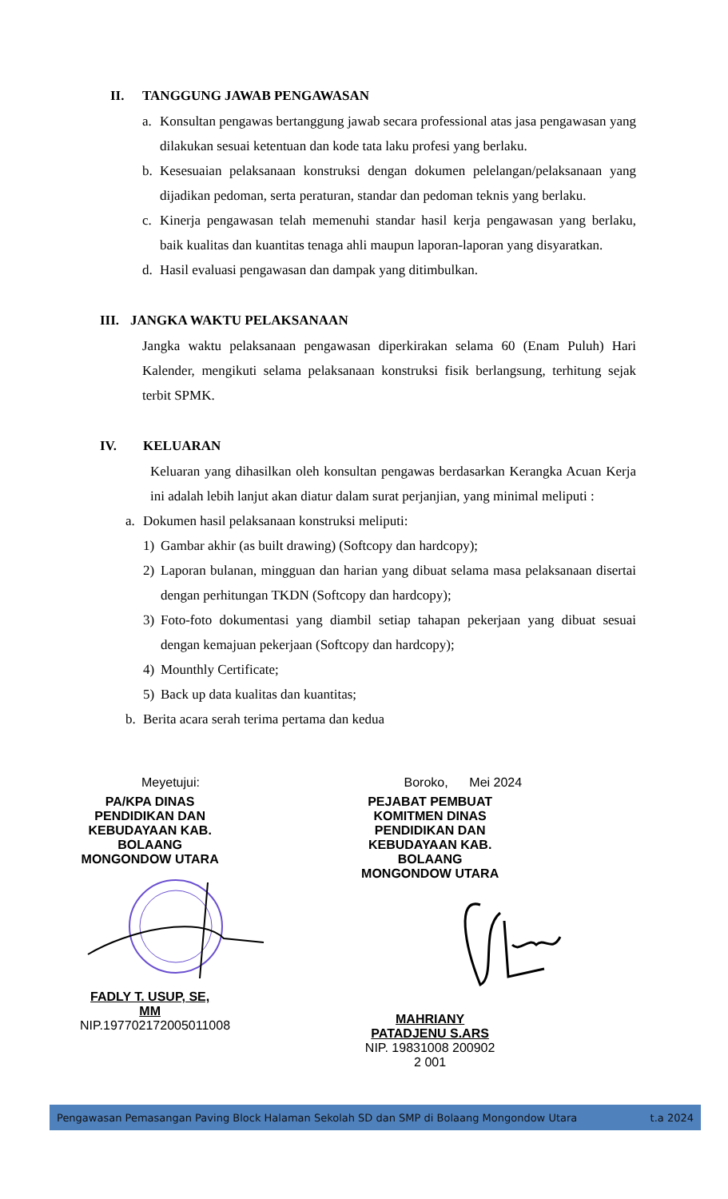II. TANGGUNG JAWAB PENGAWASAN
a. Konsultan pengawas bertanggung jawab secara professional atas jasa pengawasan yang dilakukan sesuai ketentuan dan kode tata laku profesi yang berlaku.
b. Kesesuaian pelaksanaan konstruksi dengan dokumen pelelangan/pelaksanaan yang dijadikan pedoman, serta peraturan, standar dan pedoman teknis yang berlaku.
c. Kinerja pengawasan telah memenuhi standar hasil kerja pengawasan yang berlaku, baik kualitas dan kuantitas tenaga ahli maupun laporan-laporan yang disyaratkan.
d. Hasil evaluasi pengawasan dan dampak yang ditimbulkan.
III. JANGKA WAKTU PELAKSANAAN
Jangka waktu pelaksanaan pengawasan diperkirakan selama 60 (Enam Puluh) Hari Kalender, mengikuti selama pelaksanaan konstruksi fisik berlangsung, terhitung sejak terbit SPMK.
IV. KELUARAN
Keluaran yang dihasilkan oleh konsultan pengawas berdasarkan Kerangka Acuan Kerja ini adalah lebih lanjut akan diatur dalam surat perjanjian, yang minimal meliputi :
a. Dokumen hasil pelaksanaan konstruksi meliputi:
1) Gambar akhir (as built drawing) (Softcopy dan hardcopy);
2) Laporan bulanan, mingguan dan harian yang dibuat selama masa pelaksanaan disertai dengan perhitungan TKDN (Softcopy dan hardcopy);
3) Foto-foto dokumentasi yang diambil setiap tahapan pekerjaan yang dibuat sesuai dengan kemajuan pekerjaan (Softcopy dan hardcopy);
4) Mounthly Certificate;
5) Back up data kualitas dan kuantitas;
b. Berita acara serah terima pertama dan kedua
Meyetujui:
PA/KPA DINAS PENDIDIKAN DAN KEBUDAYAAN KAB. BOLAANG MONGONDOW UTARA
FADLY T. USUP, SE, MM
NIP.197702172005011008
Boroko, Mei 2024
PEJABAT PEMBUAT KOMITMEN DINAS PENDIDIKAN DAN KEBUDAYAAN KAB. BOLAANG MONGONDOW UTARA
MAHRIANY PATADJENU S.ARS
NIP. 19831008 200902 2 001
Pengawasan Pemasangan Paving Block Halaman Sekolah SD dan SMP di Bolaang Mongondow Utara t.a 2024